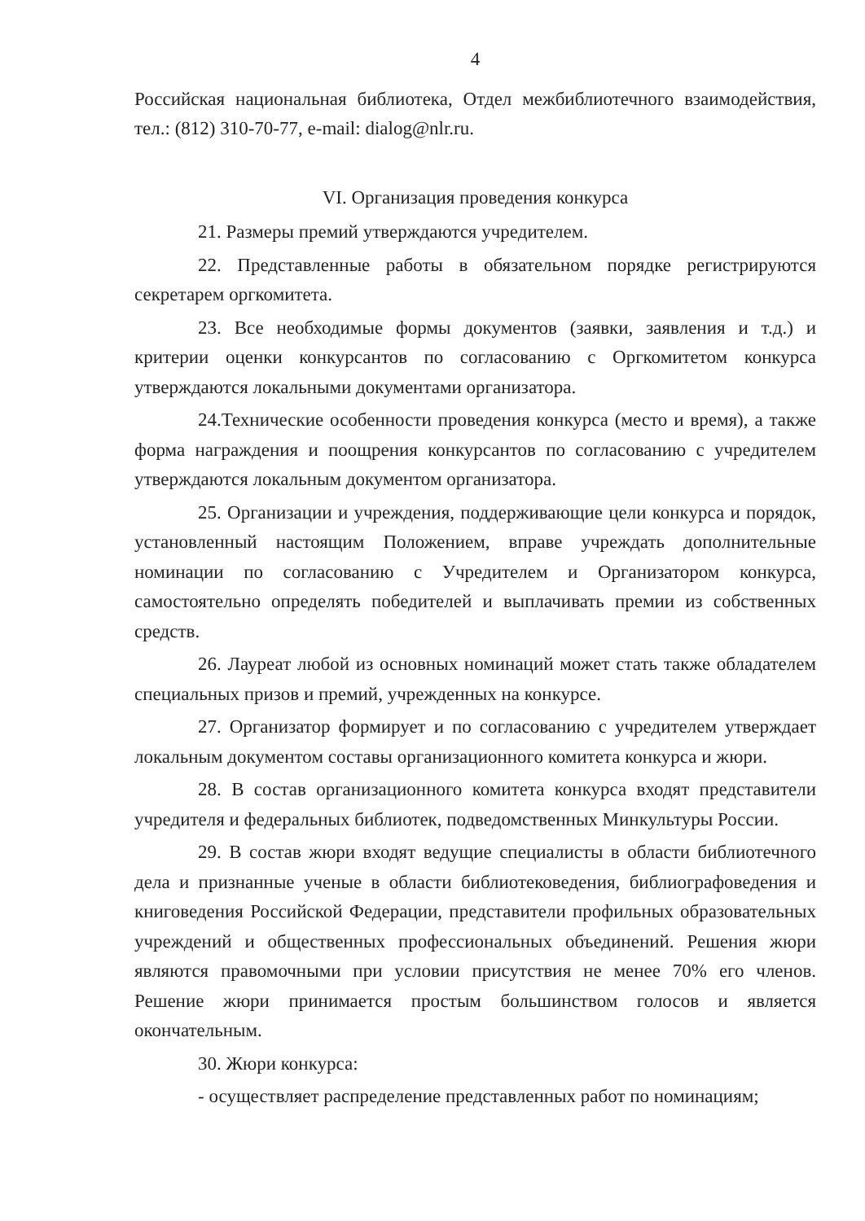4
Российская национальная библиотека, Отдел межбиблиотечного взаимодействия, тел.: (812) 310-70-77, e-mail: dialog@nlr.ru.
VI. Организация проведения конкурса
21. Размеры премий утверждаются учредителем.
22. Представленные работы в обязательном порядке регистрируются секретарем оргкомитета.
23. Все необходимые формы документов (заявки, заявления и т.д.) и критерии оценки конкурсантов по согласованию с Оргкомитетом конкурса утверждаются локальными документами организатора.
24.Технические особенности проведения конкурса (место и время), а также форма награждения и поощрения конкурсантов по согласованию с учредителем утверждаются локальным документом организатора.
25. Организации и учреждения, поддерживающие цели конкурса и порядок, установленный настоящим Положением, вправе учреждать дополнительные номинации по согласованию с Учредителем и Организатором конкурса, самостоятельно определять победителей и выплачивать премии из собственных средств.
26. Лауреат любой из основных номинаций может стать также обладателем специальных призов и премий, учрежденных на конкурсе.
27. Организатор формирует и по согласованию с учредителем утверждает локальным документом составы организационного комитета конкурса и жюри.
28. В состав организационного комитета конкурса входят представители учредителя и федеральных библиотек, подведомственных Минкультуры России.
29. В состав жюри входят ведущие специалисты в области библиотечного дела и признанные ученые в области библиотековедения, библиографоведения и книговедения Российской Федерации, представители профильных образовательных учреждений и общественных профессиональных объединений. Решения жюри являются правомочными при условии присутствия не менее 70% его членов. Решение жюри принимается простым большинством голосов и является окончательным.
30. Жюри конкурса:
- осуществляет распределение представленных работ по номинациям;